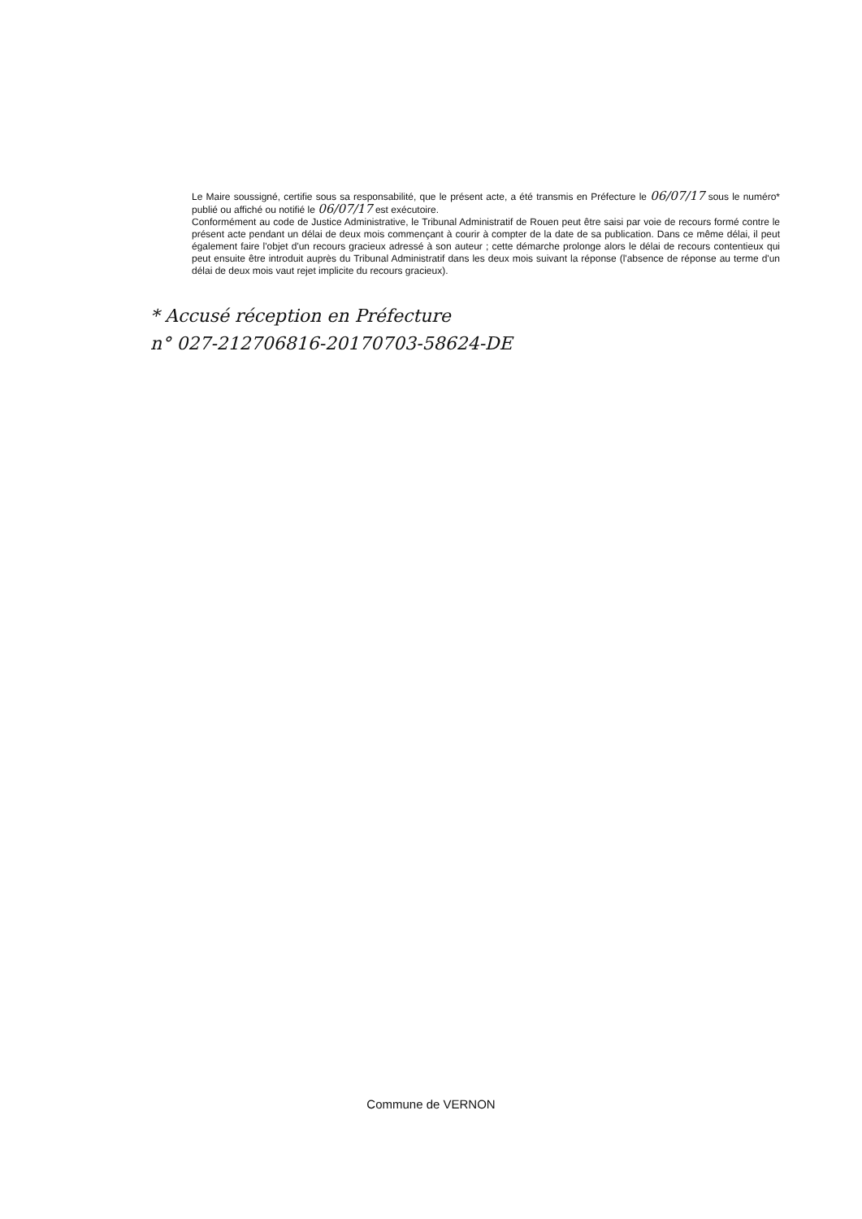Le Maire soussigné, certifie sous sa responsabilité, que le présent acte, a été transmis en Préfecture le 06/07/17 sous le numéro* publié ou affiché ou notifié le 06/07/17 est exécutoire.
Conformément au code de Justice Administrative, le Tribunal Administratif de Rouen peut être saisi par voie de recours formé contre le présent acte pendant un délai de deux mois commençant à courir à compter de la date de sa publication. Dans ce même délai, il peut également faire l'objet d'un recours gracieux adressé à son auteur ; cette démarche prolonge alors le délai de recours contentieux qui peut ensuite être introduit auprès du Tribunal Administratif dans les deux mois suivant la réponse (l'absence de réponse au terme d'un délai de deux mois vaut rejet implicite du recours gracieux).
* Accusé réception en Préfecture
n° 027-212706816-20170703-58624-DE
Commune de VERNON